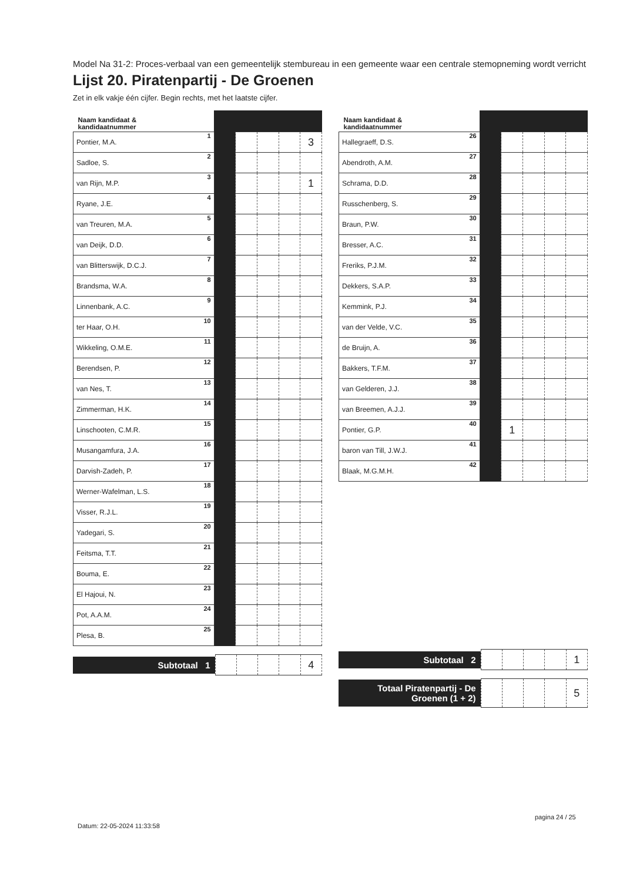Model Na 31-2: Proces-verbaal van een gemeentelijk stembureau in een gemeente waar een centrale stemopneming wordt verricht
Lijst 20. Piratenpartij - De Groenen
Zet in elk vakje één cijfer. Begin rechts, met het laatste cijfer.
| Naam kandidaat & kandidaatnummer | | | | | |
| Pontier, M.A. 1 | | | | | 3 |
| Sadloe, S. 2 | | | | | |
| van Rijn, M.P. 3 | | | | | 1 |
| Ryane, J.E. 4 | | | | | |
| van Treuren, M.A. 5 | | | | | |
| van Deijk, D.D. 6 | | | | | |
| van Blitterswijk, D.C.J. 7 | | | | | |
| Brandsma, W.A. 8 | | | | | |
| Linnenbank, A.C. 9 | | | | | |
| ter Haar, O.H. 10 | | | | | |
| Wikkeling, O.M.E. 11 | | | | | |
| Berendsen, P. 12 | | | | | |
| van Nes, T. 13 | | | | | |
| Zimmerman, H.K. 14 | | | | | |
| Linschooten, C.M.R. 15 | | | | | |
| Musangamfura, J.A. 16 | | | | | |
| Darvish-Zadeh, P. 17 | | | | | |
| Werner-Wafelman, L.S. 18 | | | | | |
| Visser, R.J.L. 19 | | | | | |
| Yadegari, S. 20 | | | | | |
| Feitsma, T.T. 21 | | | | | |
| Bouma, E. 22 | | | | | |
| El Hajoui, N. 23 | | | | | |
| Pot, A.A.M. 24 | | | | | |
| Plesa, B. 25 | | | | | |
Subtotaal 1
| | | | | 4 |
| Naam kandidaat & kandidaatnummer | | | | | |
| Hallegraeff, D.S. 26 | | | | | |
| Abendroth, A.M. 27 | | | | | |
| Schrama, D.D. 28 | | | | | |
| Russchenberg, S. 29 | | | | | |
| Braun, P.W. 30 | | | | | |
| Bresser, A.C. 31 | | | | | |
| Freriks, P.J.M. 32 | | | | | |
| Dekkers, S.A.P. 33 | | | | | |
| Kemmink, P.J. 34 | | | | | |
| van der Velde, V.C. 35 | | | | | |
| de Bruijn, A. 36 | | | | | |
| Bakkers, T.F.M. 37 | | | | | |
| van Gelderen, J.J. 38 | | | | | |
| van Breemen, A.J.J. 39 | | | | | |
| Pontier, G.P. 40 | | 1 | | | |
| baron van Till, J.W.J. 41 | | | | | |
| Blaak, M.G.M.H. 42 | | | | | |
Subtotaal 2
| | | | | 1 |
Totaal Piratenpartij - De Groenen (1 + 2)
| | | | | 5 |
pagina 24 / 25
Datum: 22-05-2024 11:33:58